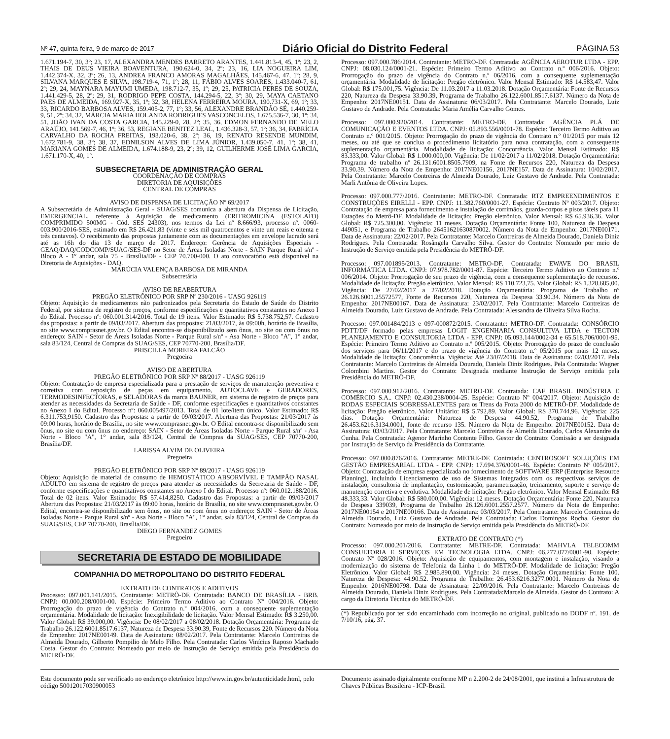Nº 47, quinta-feira, 9 de março de 2017 Diário Oficial do Distrito Federal PÁGINA 53
1.671.194-7, 30, 3º; 23, 17, ALEXANDRA MENDES BARRETO ARANTES, 1.441.813-4, 45, 1º; 23, 2, THAIS DE DEUS VIEIRA BOAVENTURA, 190.624-0, 34, 2º; 23, 16, LIA NOGUEIRA LIM, 1.442.374-X, 32, 3º; 26, 13, ANDREA FRANCO AMORAS MAGALHÃES, 145.467-6, 47, 1º; 28, 9, SILVANA MARQUES E SILVA, 198.719-4, 71, 1º; 28, 11, FÁBIO ALVES SOARES, 1.433.040-7, 61, 2º; 29, 24, MAYNARA MAYUMI UMEDA, 198.712-7, 35, 1º; 29, 25, PATRICIA PERES DE SOUZA, 1.441.429-5, 28, 2º; 29, 31, RODRIGO PEPE COSTA, 144.294-5, 22, 3º; 30, 29, MAYA CAETANO PAES DE ALMEIDA, 169.927-X, 35, 1º; 32, 38, HELENA FERREIRA MOURA, 190.731-X, 69, 1º; 33, 33, RICARDO BARBOSA ALVES, 159.405-2, 77, 1º; 33, 56, ALEXANDRE BRANDÃO SÉ, 1.440.259-9, 51, 2º; 34, 32, MÁRCIA MARIA HOLANDA RODRIGUES VASCONCELOS, 1.675.536-7, 30, 1º; 34, 51, JOÃO IVAN DA COSTA GARCIA, 145.229-0, 28, 2º; 35, 36, EDMON FERNANDO DE MELO ARAÚJO, 141.569-7, 46, 1º; 36, 53, REGIANE BENITEZ LEAL, 1.436.328-3, 57, 1º; 36, 34, FABRÍCIA CARVALHO DA ROCHA FREITAS, 193.020-6, 38, 2º; 36, 19, RENATO RESENDE MUNDIM, 1.672.781-9, 38, 3º; 38, 37, EDNILSON ALVES DE LIMA JÚNIOR, 1.439.050-7, 41, 1º; 38, 41, MARIANA GOMES DE ALMEIDA, 1.674.188-9, 23, 2º; 39, 12, GUILHERME JOSÉ LIMA GARCIA, 1.671.170-X, 40, 1º.
SUBSECRETARIA DE ADMINISTRAÇÃO GERAL
COORDENAÇÃO DE COMPRAS
DIRETORIA DE AQUISIÇÕES
CENTRAL DE COMPRAS
AVISO DE DISPENSA DE LICITAÇÃO Nº 69/2017
A Subsecretária de Administração Geral - SUAG/SES comunica a abertura da Dispensa de Licitação, EMERGENCIAL, referente à Aquisição de medicamento (ERITROMICINA (ESTOLATO) COMPRIMIDO 500MG - Cód. SES 24303), nos termos da Lei nº 8.666/93, processo nº. 0060-003.900/2016-SES, estimado em R$ 26.421,83 (vinte e seis mil quatrocentos e vinte um reais e oitenta e três centavos). O recebimento das propostas juntamente com as documentações em envelope lacrado será até as 16h do dia 13 de março de 2017. Endereço: Gerência de Aquisições Especiais - GEAQ/DAQ/CODCOMP/SUAG/SES-DF no Setor de Áreas Isoladas Norte - SAIN Parque Rural s/nº - Bloco A - 1º andar, sala 75 - Brasília/DF - CEP 70.700-000. O ato convocatório está disponível na Diretoria de Aquisições - DAQ.
MARÚCIA VALENÇA BARBOSA DE MIRANDA
Subsecretária
AVISO DE REABERTURA
PREGÃO ELETRÔNICO POR SRP Nº 230/2016 - UASG 926119
Objeto: Aquisição de medicamentos não padronizados pela Secretaria do Estado de Saúde do Distrito Federal, por sistema de registro de preços, conforme especificações e quantitativos constantes no Anexo I do Edital. Processo nº: 060.001.314/2016. Total de 19 itens. Valor Estimado: R$ 5.738.752,57. Cadastro das propostas: a partir de 09/03/2017. Abertura das propostas: 21/03/2017, às 09:00h, horário de Brasília, no site www.comprasnet.gov.br. O Edital encontra-se disponibilizado sem ônus, no site ou com ônus no endereço: SAIN - Setor de Áreas Isoladas Norte - Parque Rural s/nº - Asa Norte - Bloco "A", 1° andar, sala 83/124, Central de Compras da SUAG/SES, CEP 70770-200, Brasília/DF.
PRISCILLA MOREIRA FALCÃO
Pregoeira
AVISO DE ABERTURA
PREGÃO ELETRÔNICO POR SRP Nº 88/2017 - UASG 926119
Objeto: Contratação de empresa especializada para a prestação de serviços de manutenção preventiva e corretiva com reposição de peças em equipamento, AUTOCLAVE e GERADORES, TERMODESINFECTORAS, e SELADORAS da marca BAUNER, em sistema de registro de preços para atender as necessidades da Secretaria de Saúde - DF, conforme especificações e quantitativos constantes no Anexo I do Edital. Processo nº: 060.005497/2013. Total de 01 lote/item único. Valor Estimado: R$ 6.311.753,9150. Cadastro das Propostas: a partir de 09/03/2017. Abertura das Propostas: 21/03/2017 às 09:00 horas, horário de Brasília, no site www.comprasnet.gov.br. O Edital encontra-se disponibilizado sem ônus, no site ou com ônus no endereço: SAIN - Setor de Áreas Isoladas Norte - Parque Rural s/nº - Asa Norte - Bloco "A", 1° andar, sala 83/124, Central de Compras da SUAG/SES, CEP 70770-200, Brasília/DF.
LARISSA ALVIM DE OLIVEIRA
Pregoeira
PREGÃO ELETRÔNICO POR SRP Nº 89/2017 - UASG 926119
Objeto: Aquisição de material de consumo de HEMOSTÁTICO ABSORVÍVEL E TAMPÃO NASAL ADULTO em sistema de registro de preços para atender as necessidades da Secretaria de Saúde - DF, conforme especificações e quantitativos constantes no Anexo I do Edital. Processo nº: 060.012.188/2016. Total de 02 itens. Valor Estimado: R$ 57.414,8250. Cadastro das Propostas: a partir de 09/03/2017 Abertura das Propostas: 21/03/2017 às 09:00 horas, horário de Brasília, no site www.comprasnet.gov.br. O Edital, encontra-se disponibilizado sem ônus, no site ou com ônus no endereço: SAIN - Setor de Áreas Isoladas Norte - Parque Rural s/nº - Asa Norte - Bloco "A", 1° andar, sala 83/124, Central de Compras da SUAG/SES, CEP 70770-200, Brasília/DF.
DIEGO FERNANDEZ GOMES
Pregoeiro
SECRETARIA DE ESTADO DE MOBILIDADE
COMPANHIA DO METROPOLITANO DO DISTRITO FEDERAL
EXTRATO DE CONTRATOS E ADITIVOS
Processo: 097.001.141/2015. Contratante: METRÔ-DF. Contratada: BANCO DE BRASÍLIA - BRB. CNPJ: 00.000.208/0001-00. Espécie: Primeiro Termo Aditivo ao Contrato Nº 004/2016. Objeto: Prorrogação do prazo de vigência do Contrato n.º 004/2016, com a consequente suplementação orçamentária. Modalidade de licitação: Inexigibilidade de licitação. Valor Mensal Estimado: R$ 3.250,00. Valor Global: R$ 39.000,00. Vigência: De 08/02/2017 a 08/02/2018. Dotação Orçamentária: Programa de Trabalho 26.122.6001.8517.6137, Natureza de Despesa 33.90.39, Fonte de Recursos 220. Número da Nota de Empenho: 2017NE00149. Data de Assinatura: 08/02/2017. Pela Contratante: Marcelo Contreiras de Almeida Dourado, Gilberto Pompilio de Melo Filho. Pela Contratada: Carlos Vinícius Raposo Machado Costa. Gestor do Contrato: Nomeado por meio de Instrução de Serviço emitida pela Presidência do METRÔ-DF.
Processo: 097.000.786/2014. Contratante: METRO-DF. Contratada: AGÊNCIA AEROTUR LTDA - EPP. CNPJ: 08.030.124/0001-21. Espécie: Primeiro Termo Aditivo ao Contrato n.º 006/2016. Objeto: Prorrogação do prazo de vigência do Contrato n.º 06/2016, com a consequente suplementação orçamentária. Modalidade de licitação: Pregão eletrônico. Valor Mensal Estimado: R$ 14.583,47. Valor Global: R$ 175.001,75. Vigência: De 11.03.2017 a 11.03.2018. Dotação Orçamentária: Fonte de Recursos 220, Natureza da Despesa 33.90.39, Programa de Trabalho 26.122.6001.8517.6137. Número da Nota de Empenho: 2017NE00151. Data de Assinatura: 06/03/2017. Pela Contratante: Marcelo Dourado, Luiz Gustavo de Andrade. Pela Contratada: Maria Amélia Carvalho Gomes.
Processo: 097.000.920/2014. Contratante: METRO-DF. Contratada: AGÊNCIA PLÁ DE COMUNICAÇÃO E EVENTOS LTDA. CNPJ: 05.893.556/0001-78. Espécie: Terceiro Termo Aditivo ao Contrato n.º 001/2015. Objeto: Prorrogação do prazo de vigência do Contrato n.º 01/2015 por mais 12 meses, ou até que se conclua o procedimento licitatório para nova contratação, com a consequente suplementação orçamentária. Modalidade de licitação: Concorrência. Valor Mensal Estimado: R$ 83.333,00. Valor Global: R$ 1.000.000,00. Vigência: De 11/02/2017 a 11/02/2018. Dotação Orçamentária: Programa de trabalho nº 26.131.6001.8505.7909, na Fonte de Recursos 220, Natureza da Despesa 33.90.39. Número da Nota de Empenho: 2017NE00156, 2017NE157. Data de Assinatura: 10/02/2017. Pela Contratante: Marcelo Contreiras de Almeida Dourado, Luiz Gustavo de Andrade. Pela Contratada: Marli Antônia de Oliveira Lopes.
Processo: 097.000.777/2016. Contratante: METRO-DF. Contratada: RTZ EMPREENDIMENTOS E CONSTRUÇÕES EIRELLI - EPP. CNPJ: 11.382.760/0001-27. Espécie: Contrato Nº 003/2017. Objeto: Contratação de empresa para fornecimento e instalação de corrimãos, guarda-corpos e pisos táteis para 11 Estações do Metrô-DF. Modalidade de licitação: Pregão eletrônico. Valor Mensal: R$ 65.936,36. Valor Global: R$ 725.300,00. Vigência: 11 meses. Dotação Orçamentária: Fonte 100, Natureza de Despesa 449051, e Programa de Trabalho 26451621630870002. Número da Nota de Empenho: 2017NE00171. Data de Assinatura: 22/02/2017. Pela Contratante: Marcelo Contreiras de Almeida Dourado, Daniela Diniz Rodrigues. Pela Contratada: Rosângela Carvalho Silva. Gestor do Contrato: Nomeado por meio de Instrução de Serviço emitida pela Presidência do METRÔ-DF.
Processo: 097.001895/2013. Contratante: METRO-DF. Contratada: EWAVE DO BRASIL INFORMÁTICA LTDA. CNPJ: 07.978.782/0001-87. Espécie: Terceiro Termo Aditivo ao Contrato n.º 006/2014. Objeto: Prorrogação de seu prazo de vigência, com a consequente suplementação de recursos. Modalidade de licitação: Pregão eletrônico. Valor Mensal: R$ 110.723,75. Valor Global: R$ 1.328.685,00. Vigência: De 27/02/2017 a 27/02/2018. Dotação Orçamentária: Programa de Trabalho nº 26.126.6001.25572577, Fonte de Recursos 220, Natureza da Despesa 33.90.34. Número da Nota de Empenho: 2017NE00167. Data de Assinatura: 23/02/2017. Pela Contratante: Marcelo Contreiras de Almeida Dourado, Luiz Gustavo de Andrade. Pela Contratada: Alessandra de Oliveira Silva Rocha.
Processo: 097.001484/2013 e 097-000872/2015. Contratante: METRO-DF. Contratada: CONSÓRCIO PDTT/DF formado pelas empresas LOGIT ENGENHARIA CONSULTIVA LTDA e TECTON PLANEJAMENTO E CONSULTORIA LTDA - EPP. CNPJ: 05.093.144/0002-34 e 65.518.706/0001-95. Espécie: Primeiro Termo Aditivo ao Contrato n.º 005/2015. Objeto: Prorrogação do prazo de conclusão dos serviços para 06/11/2017 e do prazo de vigência do Contrato n.º 05/2015 por mais 12 meses. Modalidade de licitação: Concorrência. Vigência: Até 23/07/2018. Data de Assinatura: 02/03/2017. Pela Contratante: Marcelo Contreiras de Almeida Dourado, Daniela Diniz Rodrigues. Pela Contratada: Wagner Colombini Martins. Gestor do Contrato: Designada mediante Instrução de Serviço emitida pela Presidência do METRÔ-DF.
Processo: 097.000.912/2016. Contratante: METRO-DF. Contratada: CAF BRASIL INDÚSTRIA E COMÉRCIO S.A.. CNPJ: 02.430.238/0004-25. Espécie: Contrato Nº 004/2017. Objeto: Aquisição de RODAS ESPECIAIS SOBRESSALENTES para os Trens da Frota 2000 do METRÔ-DF. Modalidade de licitação: Pregão eletrônico. Valor Unitário: R$ 5.792,89. Valor Global: R$ 370.744,96. Vigência: 225 dias. Dotação Orçamentária: Natureza de Despesa 44.90.52, Programa de Trabalho 26.453.6216.3134.0001, fonte de recurso 135. Número da Nota de Empenho: 2017NE00152. Data de Assinatura: 03/03/2017. Pela Contratante: Marcelo Contreiras de Almeida Dourado, Carlos Alexandre da Cunha. Pela Contratada: Agenor Marinho Contente Filho. Gestor do Contrato: Comissão a ser designada por Instrução de Serviço da Presidência da Contratante.
Processo: 097.000.876/2016. Contratante: METRE-DF. Contratada: CENTROSOFT SOLUÇÕES EM GESTÃO EMPRESARIAL LTDA - EPP. CNPJ: 17.694.376/0001-46. Espécie: Contrato Nº 005/2017. Objeto: Contratação de empresa especializada no fornecimento de SOFTWARE ERP (Enterprise Resource Planning), incluindo Licenciamento de uso de Sistemas Integrados com os respectivos serviços de instalação, consultoria de implantação, customização, parametrização, treinamento, suporte e serviço de manutenção corretiva e evolutiva. Modalidade de licitação: Pregão eletrônico. Valor Mensal Estimado: R$ 48.333,33. Valor Global: R$ 580.000,00. Vigência: 12 meses. Dotação Orçamentária: Fonte 220, Natureza de Despesa 339039, Programa de Trabalho 26.126.6001.2557.2577. Número da Nota de Empenho: 2017NE00154 e 2017NE00166. Data de Assinatura: 03/03/2017. Pela Contratante: Marcelo Contreiras de Almeida Dourado, Luiz Gustavo de Andrade. Pela Contratada: Carlos Domingos Rocha. Gestor do Contrato: Nomeado por meio de Instrução de Serviço emitida pela Presidência do METRÔ-DF.
EXTRATO DE CONTRATO (*)
Processo: 097.000.201/2016. Contratante: METRE-DF. Contratada: MAHVLA TELECOMM CONSULTORIA E SERVIÇOS EM TECNOLOGIA LTDA. CNPJ: 06.277.077/0001-90. Espécie: Contrato Nº 028/2016. Objeto: Aquisição de equipamentos, com montagem e instalação, visando a modernização do sistema de Telefonia da Linha 1 do METRÔ-DF. Modalidade de licitação: Pregão Eletrônico. Valor Global: R$ 2.985.890,00. Vigência: 24 meses. Dotação Orçamentária: Fonte 100. Natureza de Despesa: 44.90.52. Programa de Trabalho: 26.453.6216.3277.0001. Número da Nota de Empenho: 2016NE00798. Data de Assinatura: 22/09/2016. Pela Contratante: Marcelo Contreiras de Almeida Dourado, Daniela Diniz Rodrigues. Pela Contratada:Marcelo de Almeida. Gestor do Contrato: A cargo da Diretoria Técnica do METRÔ-DF.
(*) Republicado por ter sido encaminhado com incorreção no original, publicado no DODF nº. 191, de 7/10/16, pág. 37.
Este documento pode ser verificado no endereço eletrônico http://www.in.gov.br/autenticidade.html, pelo código 50012017030900053
Documento assinado digitalmente conforme MP n 2.200-2 de 24/08/2001, que institui a Infraestrutura de Chaves Públicas Brasileira - ICP-Brasil.